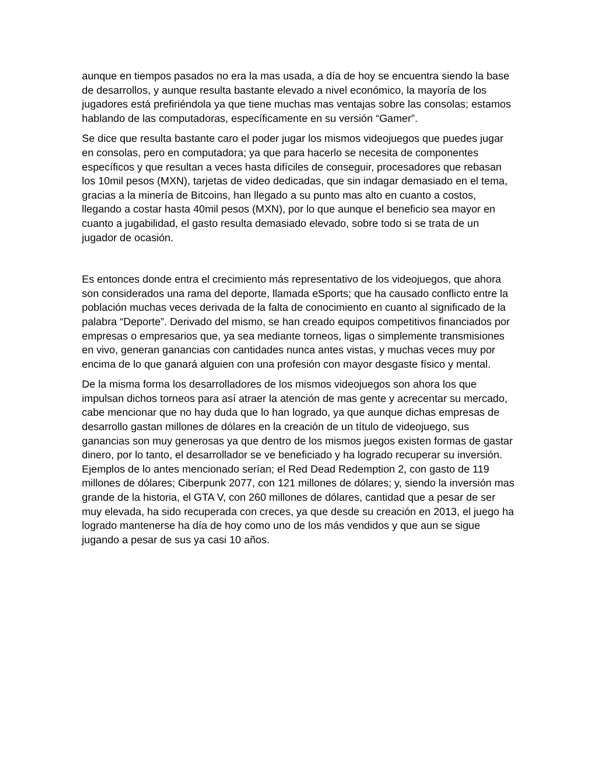aunque en tiempos pasados no era la mas usada, a día de hoy se encuentra siendo la base de desarrollos, y aunque resulta bastante elevado a nivel económico, la mayoría de los jugadores está prefiriéndola ya que tiene muchas mas ventajas sobre las consolas; estamos hablando de las computadoras, específicamente en su versión “Gamer”.
Se dice que resulta bastante caro el poder jugar los mismos videojuegos que puedes jugar en consolas, pero en computadora; ya que para hacerlo se necesita de componentes específicos y que resultan a veces hasta difíciles de conseguir, procesadores que rebasan los 10mil pesos (MXN), tarjetas de video dedicadas, que sin indagar demasiado en el tema, gracias a la minería de Bitcoins, han llegado a su punto mas alto en cuanto a costos, llegando a costar hasta 40mil pesos (MXN), por lo que aunque el beneficio sea mayor en cuanto a jugabilidad, el gasto resulta demasiado elevado, sobre todo si se trata de un jugador de ocasión.
Es entonces donde entra el crecimiento más representativo de los videojuegos, que ahora son considerados una rama del deporte, llamada eSports; que ha causado conflicto entre la población muchas veces derivada de la falta de conocimiento en cuanto al significado de la palabra “Deporte”. Derivado del mismo, se han creado equipos competitivos financiados por empresas o empresarios que, ya sea mediante torneos, ligas o simplemente transmisiones en vivo, generan ganancias con cantidades nunca antes vistas, y muchas veces muy por encima de lo que ganará alguien con una profesión con mayor desgaste físico y mental.
De la misma forma los desarrolladores de los mismos videojuegos son ahora los que impulsan dichos torneos para así atraer la atención de mas gente y acrecentar su mercado, cabe mencionar que no hay duda que lo han logrado, ya que aunque dichas empresas de desarrollo gastan millones de dólares en la creación de un título de videojuego, sus ganancias son muy generosas ya que dentro de los mismos juegos existen formas de gastar dinero, por lo tanto, el desarrollador se ve beneficiado y ha logrado recuperar su inversión. Ejemplos de lo antes mencionado serían; el Red Dead Redemption 2, con gasto de 119 millones de dólares; Ciberpunk 2077, con 121 millones de dólares; y, siendo la inversión mas grande de la historia, el GTA V, con 260 millones de dólares, cantidad que a pesar de ser muy elevada, ha sido recuperada con creces, ya que desde su creación en 2013, el juego ha logrado mantenerse ha día de hoy como uno de los más vendidos y que aun se sigue jugando a pesar de sus ya casi 10 años.